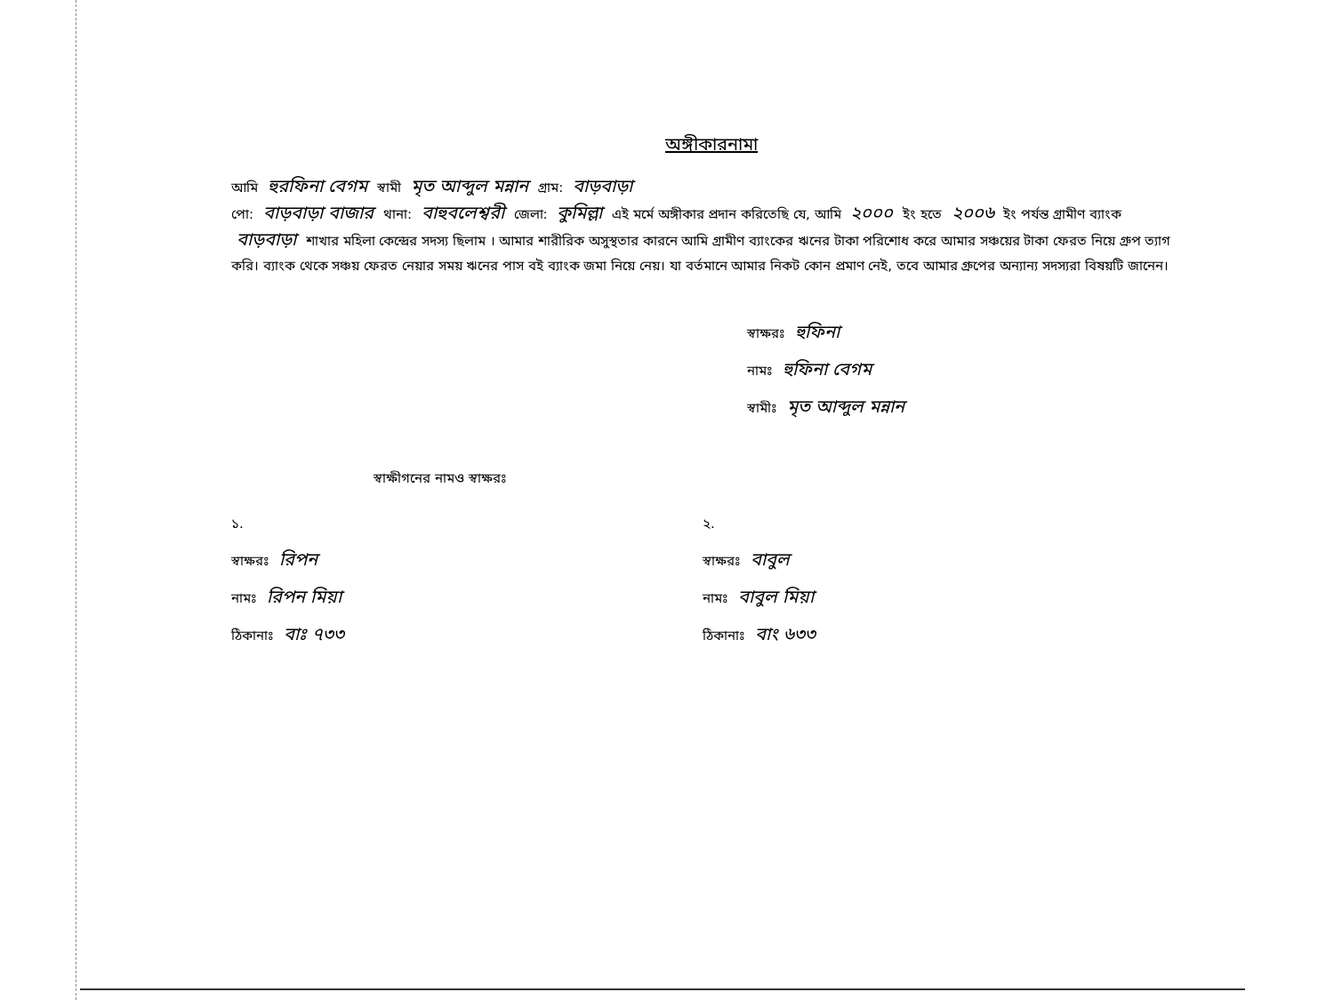অঙ্গীকারনামা
আমি হুরফিনা বেগম স্বামী মৃত আব্দুল মন্নান গ্রাম: বাড়বাড়া
পো: বাড়বাড়া বাজার থানা: বাহুবলেশ্বরী জেলা: কুমিল্লা এই মর্মে অঙ্গীকার প্রদান করিতেছি যে, আমি ২০০০ ইং হতে ২০০৬ ইং পর্যন্ত গ্রামীণ ব্যাংক বাড়বাড়া শাখার মহিলা কেন্দ্রের সদস্য ছিলাম । আমার শারীরিক অসুস্থতার কারনে আমি গ্রামীণ ব্যাংকের ঋনের টাকা পরিশোধ করে আমার সঞ্চয়ের টাকা ফেরত নিয়ে গ্রুপ ত্যাগ করি। ব্যাংক থেকে সঞ্চয় ফেরত নেয়ার সময় ঋনের পাস বই ব্যাংক জমা নিয়ে নেয়। যা বর্তমানে আমার নিকট কোন প্রমাণ নেই, তবে আমার গ্রুপের অন্যান্য সদস্যরা বিষয়টি জানেন।
স্বাক্ষরঃ হুফিনা
নামঃ হুফিনা বেগম
স্বামীঃ মৃত আব্দুল মন্নান
স্বাক্ষীগনের নামও স্বাক্ষরঃ
১.
স্বাক্ষরঃ রিপন
নামঃ রিপন মিয়া
ঠিকানাঃ বাঃ ৭৩৩
২.
স্বাক্ষরঃ বাবুল
নামঃ বাবুল মিয়া
ঠিকানাঃ বাং ৬৩৩